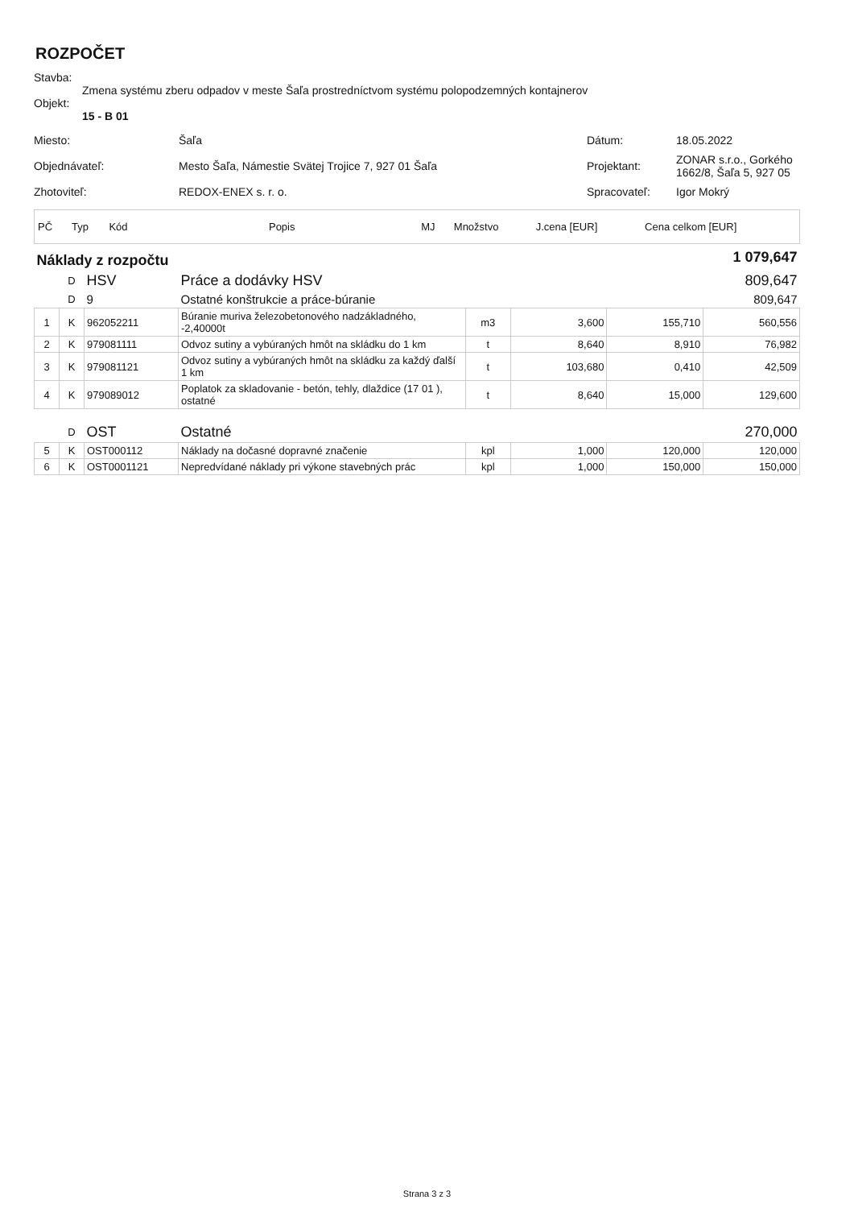ROZPOČET
Stavba:
Zmena systému zberu odpadov v meste Šaľa prostredníctvom systému polopodzemných kontajnerov
Objekt:
15 - B 01
| Miesto: | Šaľa | Dátum: | 18.05.2022 |
| Objednávateľ: | Mesto Šaľa, Námestie Svätej Trojice 7, 927 01 Šaľa | Projektant: | ZONAR s.r.o., Gorkého 1662/8, Šaľa 5, 927 05 |
| Zhotoviteľ: | REDOX-ENEX s. r. o. | Spracovateľ: | Igor Mokrý |
| PČ | Typ | Kód | Popis | MJ | Množstvo | J.cena [EUR] | Cena celkom [EUR] |
| Náklady z rozpočtu | | | | 1 079,647 | | | |
| | D | HSV | Práce a dodávky HSV | 809,647 | | | |
| | D | 9 | Ostatné konštrukcie a práce-búranie | 809,647 | | | |
| 1 | K | 962052211 | Búranie muriva železobetonového nadzákladného, -2,40000t | m3 | 3,600 | 155,710 | 560,556 |
| 2 | K | 979081111 | Odvoz sutiny a vybúraných hmôt na skládku do 1 km | t | 8,640 | 8,910 | 76,982 |
| 3 | K | 979081121 | Odvoz sutiny a vybúraných hmôt na skládku za každý ďalší 1 km | t | 103,680 | 0,410 | 42,509 |
| 4 | K | 979089012 | Poplatok za skladovanie - betón, tehly, dlaždice (17 01 ), ostatné | t | 8,640 | 15,000 | 129,600 |
| | D | OST | Ostatné | 270,000 | | | |
| 5 | K | OST000112 | Náklady na dočasné dopravné značenie | kpl | 1,000 | 120,000 | 120,000 |
| 6 | K | OST0001121 | Nepredvídané náklady pri výkone stavebných prác | kpl | 1,000 | 150,000 | 150,000 |
Strana 3 z 3